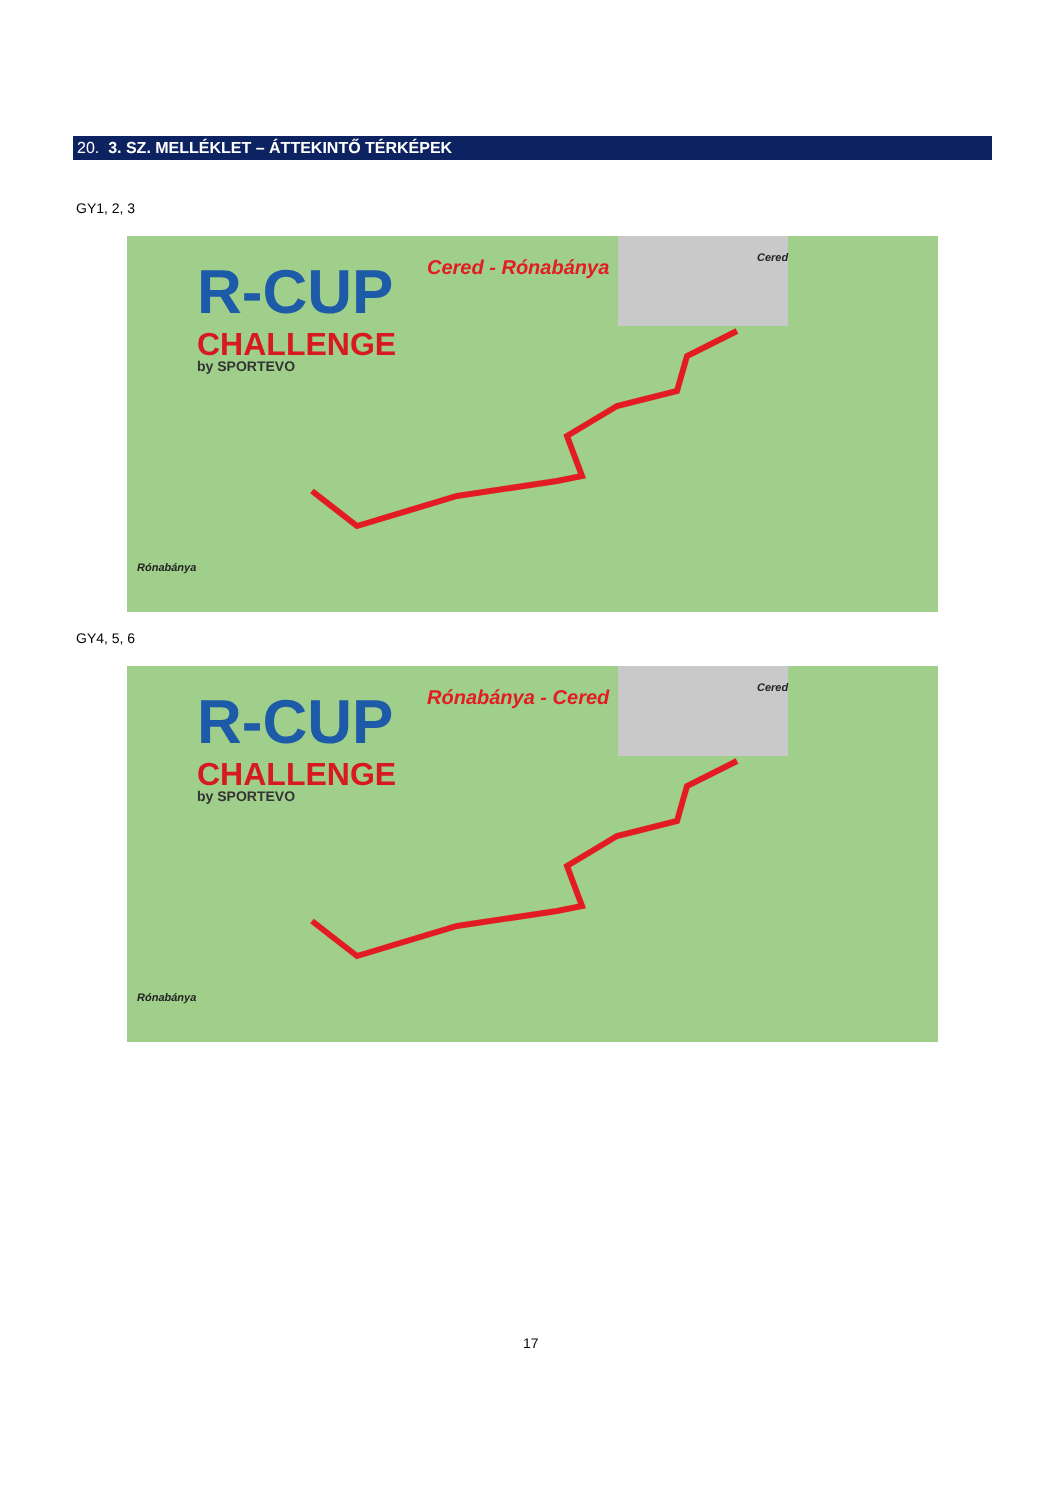20. 3. SZ. MELLÉKLET – ÁTTEKINTŐ TÉRKÉPEK
GY1, 2, 3
R-CUP
CHALLENGE
by SPORTEVO
Cered - Rónabánya Cered
Rónabánya
GY4, 5, 6
R-CUP
CHALLENGE
by SPORTEVO
Rónabánya - Cered Cered
Rónabánya
17